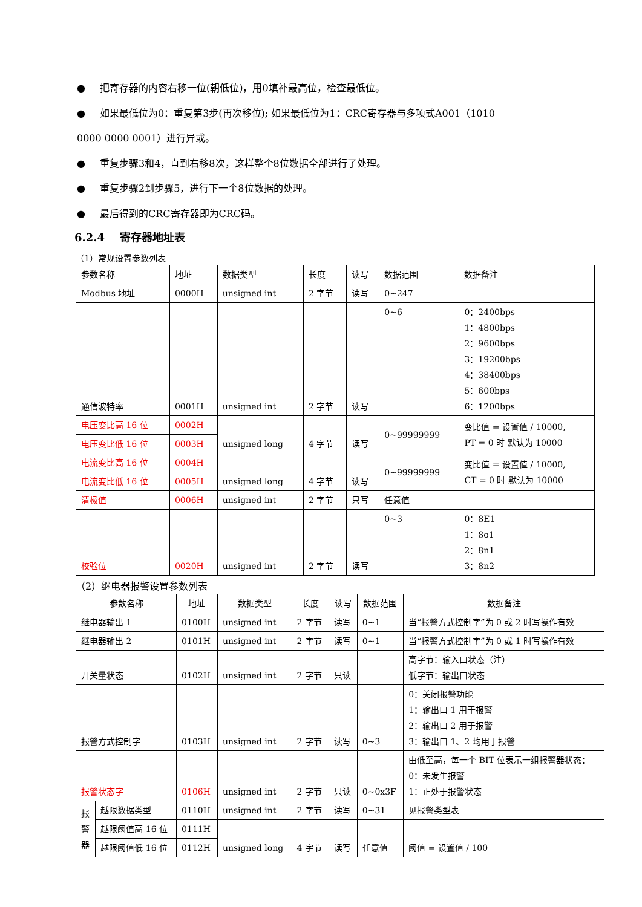● 把寄存器的内容右移一位(朝低位)，用0填补最高位，检查最低位。
● 如果最低位为0：重复第3步(再次移位); 如果最低位为1：CRC寄存器与多项式A001（1010
0000 0000 0001）进行异或。
● 重复步骤3和4，直到右移8次，这样整个8位数据全部进行了处理。
● 重复步骤2到步骤5，进行下一个8位数据的处理。
● 最后得到的CRC寄存器即为CRC码。
6.2.4 寄存器地址表
（1）常规设置参数列表
| 参数名称 | 地址 | 数据类型 | 长度 | 读写 | 数据范围 | 数据备注 |
| --- | --- | --- | --- | --- | --- | --- |
| Modbus 地址 | 0000H | unsigned int | 2 字节 | 读写 | 0~247 | |
| 通信波特率 | 0001H | unsigned int | 2 字节 | 读写 | 0~6 | 0：2400bps 1：4800bps 2：9600bps 3：19200bps 4：38400bps 5：600bps 6：1200bps |
| 电压变比高 16 位 | 0002H | unsigned long | 4 字节 | 读写 | 0~99999999 | 变比值 = 设置值 / 10000, PT = 0 时 默认为 10000 |
| 电压变比低 16 位 | 0003H | | | | | |
| 电流变比高 16 位 | 0004H | unsigned long | 4 字节 | 读写 | 0~99999999 | 变比值 = 设置值 / 10000, CT = 0 时 默认为 10000 |
| 电流变比低 16 位 | 0005H | | | | | |
| 清极值 | 0006H | unsigned int | 2 字节 | 只写 | 任意值 | |
| 校验位 | 0020H | unsigned int | 2 字节 | 读写 | 0~3 | 0：8E1 1：8o1 2：8n1 3：8n2 |
（2）继电器报警设置参数列表
| 参数名称 | | 地址 | 数据类型 | 长度 | 读写 | 数据范围 | 数据备注 |
| --- | --- | --- | --- | --- | --- | --- | --- |
| 继电器输出 1 | | 0100H | unsigned int | 2 字节 | 读写 | 0~1 | 当“报警方式控制字”为 0 或 2 时写操作有效 |
| 继电器输出 2 | | 0101H | unsigned int | 2 字节 | 读写 | 0~1 | 当“报警方式控制字”为 0 或 1 时写操作有效 |
| 开关量状态 | | 0102H | unsigned int | 2 字节 | 只读 | | 高字节：输入口状态（注） 低字节：输出口状态 |
| 报警方式控制字 | | 0103H | unsigned int | 2 字节 | 读写 | 0~3 | 0：关闭报警功能 1：输出口 1 用于报警 2：输出口 2 用于报警 3：输出口 1、2 均用于报警 |
| 报警状态字 | | 0106H | unsigned int | 2 字节 | 只读 | 0~0x3F | 由低至高，每一个 BIT 位表示一组报警器状态： 0：未发生报警 1：正处于报警状态 |
| 报 警 器 | 越限数据类型 | 0110H | unsigned int | 2 字节 | 读写 | 0~31 | 见报警类型表 |
| | 越限阈值高 16 位 | 0111H | unsigned long | 4 字节 | 读写 | 任意值 | 阈值 = 设置值 / 100 |
| | 越限阈值低 16 位 | 0112H | | | | | |